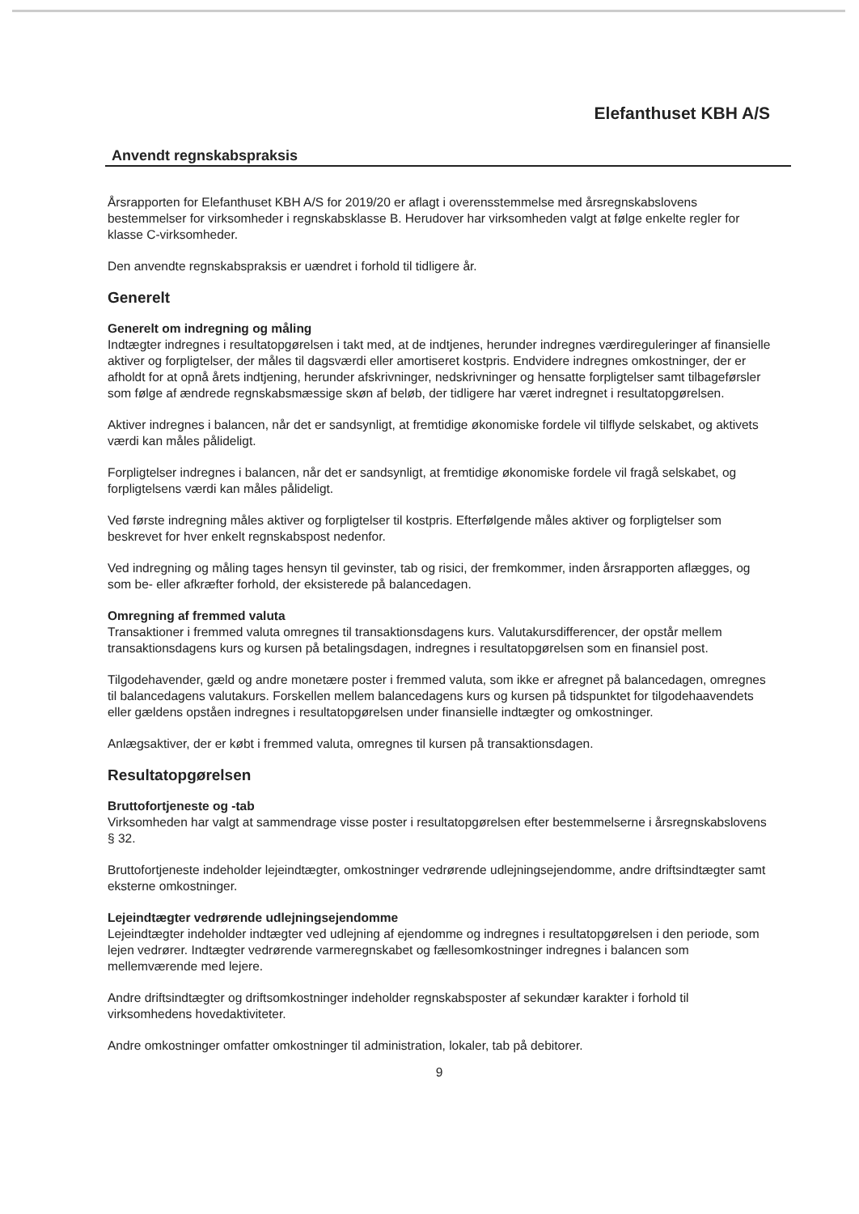Elefanthuset KBH A/S
Anvendt regnskabspraksis
Årsrapporten for Elefanthuset KBH A/S for 2019/20 er aflagt i overensstemmelse med årsregnskabslovens bestemmelser for virksomheder i regnskabsklasse B. Herudover har virksomheden valgt at følge enkelte regler for klasse C-virksomheder.
Den anvendte regnskabspraksis er uændret i forhold til tidligere år.
Generelt
Generelt om indregning og måling
Indtægter indregnes i resultatopgørelsen i takt med, at de indtjenes, herunder indregnes værdireguleringer af finansielle aktiver og forpligtelser, der måles til dagsværdi eller amortiseret kostpris. Endvidere indregnes omkostninger, der er afholdt for at opnå årets indtjening, herunder afskrivninger, nedskrivninger og hensatte forpligtelser samt tilbageførsler som følge af ændrede regnskabsmæssige skøn af beløb, der tidligere har været indregnet i resultatopgørelsen.
Aktiver indregnes i balancen, når det er sandsynligt, at fremtidige økonomiske fordele vil tilflyde selskabet, og aktivets værdi kan måles pålideligt.
Forpligtelser indregnes i balancen, når det er sandsynligt, at fremtidige økonomiske fordele vil fragå selskabet, og forpligtelsens værdi kan måles pålideligt.
Ved første indregning måles aktiver og forpligtelser til kostpris. Efterfølgende måles aktiver og forpligtelser som beskrevet for hver enkelt regnskabspost nedenfor.
Ved indregning og måling tages hensyn til gevinster, tab og risici, der fremkommer, inden årsrapporten aflægges, og som be- eller afkræfter forhold, der eksisterede på balancedagen.
Omregning af fremmed valuta
Transaktioner i fremmed valuta omregnes til transaktionsdagens kurs. Valutakursdifferencer, der opstår mellem transaktionsdagens kurs og kursen på betalingsdagen, indregnes i resultatopgørelsen som en finansiel post.
Tilgodehavender, gæld og andre monetære poster i fremmed valuta, som ikke er afregnet på balancedagen, omregnes til balancedagens valutakurs. Forskellen mellem balancedagens kurs og kursen på tidspunktet for tilgodehaavendets eller gældens opståen indregnes i resultatopgørelsen under finansielle indtægter og omkostninger.
Anlægsaktiver, der er købt i fremmed valuta, omregnes til kursen på transaktionsdagen.
Resultatopgørelsen
Bruttofortjeneste og -tab
Virksomheden har valgt at sammendrage visse poster i resultatopgørelsen efter bestemmelserne i årsregnskabslovens § 32.
Bruttofortjeneste indeholder lejeindtægter, omkostninger vedrørende udlejningsejendomme, andre driftsindtægter samt eksterne omkostninger.
Lejeindtægter vedrørende udlejningsejendomme
Lejeindtægter indeholder indtægter ved udlejning af ejendomme og indregnes i resultatopgørelsen i den periode, som lejen vedrører. Indtægter vedrørende varmeregnskabet og fællesomkostninger indregnes i balancen som mellemværende med lejere.
Andre driftsindtægter og driftsomkostninger indeholder regnskabsposter af sekundær karakter i forhold til virksomhedens hovedaktiviteter.
Andre omkostninger omfatter omkostninger til administration, lokaler, tab på debitorer.
9